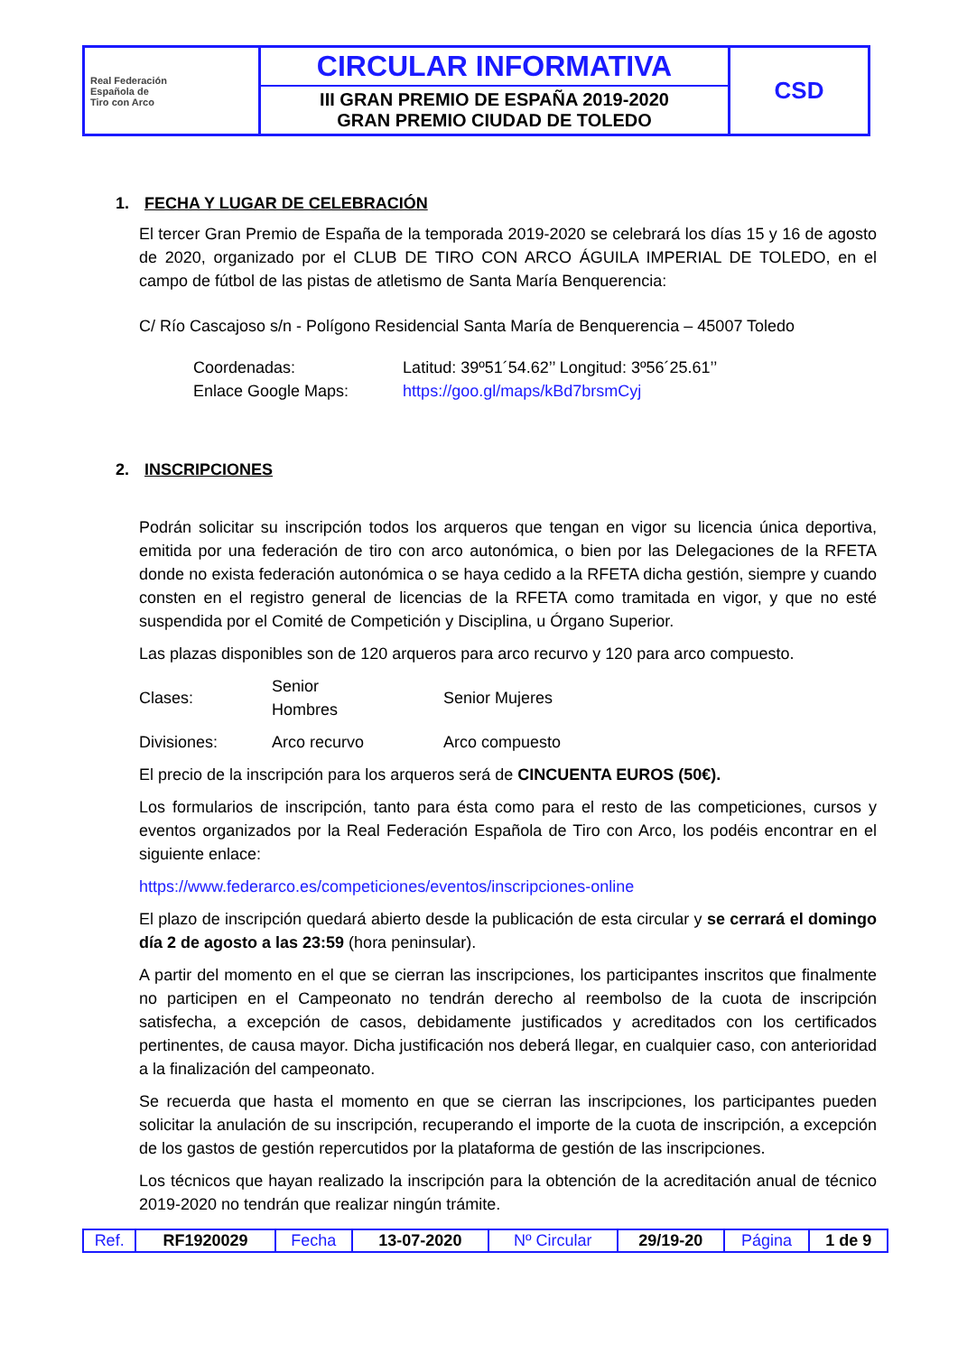| Real Federación Española de Tiro con Arco | CIRCULAR INFORMATIVA III GRAN PREMIO DE ESPAÑA 2019-2020 GRAN PREMIO CIUDAD DE TOLEDO | CSD |
1. FECHA Y LUGAR DE CELEBRACIÓN
El tercer Gran Premio de España de la temporada 2019-2020 se celebrará los días 15 y 16 de agosto de 2020, organizado por el CLUB DE TIRO CON ARCO ÁGUILA IMPERIAL DE TOLEDO, en el campo de fútbol de las pistas de atletismo de Santa María Benquerencia:
C/ Río Cascajoso s/n - Polígono Residencial Santa María de Benquerencia – 45007 Toledo
| Coordenadas: | Latitud: 39º51´54.62’’ Longitud: 3º56´25.61’’ |
| Enlace Google Maps: | https://goo.gl/maps/kBd7brsmCyj |
2. INSCRIPCIONES
Podrán solicitar su inscripción todos los arqueros que tengan en vigor su licencia única deportiva, emitida por una federación de tiro con arco autonómica, o bien por las Delegaciones de la RFETA donde no exista federación autonómica o se haya cedido a la RFETA dicha gestión, siempre y cuando consten en el registro general de licencias de la RFETA como tramitada en vigor, y que no esté suspendida por el Comité de Competición y Disciplina, u Órgano Superior.
Las plazas disponibles son de 120 arqueros para arco recurvo y 120 para arco compuesto.
| Clases: | Senior Hombres | Senior Mujeres |
| Divisiones: | Arco recurvo | Arco compuesto |
El precio de la inscripción para los arqueros será de CINCUENTA EUROS (50€).
Los formularios de inscripción, tanto para ésta como para el resto de las competiciones, cursos y eventos organizados por la Real Federación Española de Tiro con Arco, los podéis encontrar en el siguiente enlace:
https://www.federarco.es/competiciones/eventos/inscripciones-online
El plazo de inscripción quedará abierto desde la publicación de esta circular y se cerrará el domingo día 2 de agosto a las 23:59 (hora peninsular).
A partir del momento en el que se cierran las inscripciones, los participantes inscritos que finalmente no participen en el Campeonato no tendrán derecho al reembolso de la cuota de inscripción satisfecha, a excepción de casos, debidamente justificados y acreditados con los certificados pertinentes, de causa mayor. Dicha justificación nos deberá llegar, en cualquier caso, con anterioridad a la finalización del campeonato.
Se recuerda que hasta el momento en que se cierran las inscripciones, los participantes pueden solicitar la anulación de su inscripción, recuperando el importe de la cuota de inscripción, a excepción de los gastos de gestión repercutidos por la plataforma de gestión de las inscripciones.
Los técnicos que hayan realizado la inscripción para la obtención de la acreditación anual de técnico 2019-2020 no tendrán que realizar ningún trámite.
| Ref. | RF1920029 | Fecha | 13-07-2020 | Nº Circular | 29/19-20 | Página | 1 de 9 |